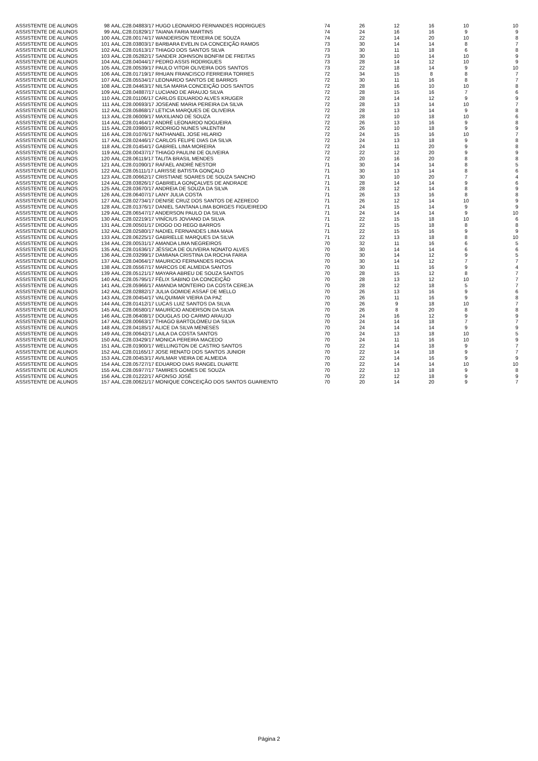| ASSISTENTE DE ALUNOS | 98 | AAL.C28.04883/17 HUGO LEONARDO FERNANDES RODRIGUES | 74 | 26 | 12 | 16 | 10 | 10 |
| ASSISTENTE DE ALUNOS | 99 | AAL.C28.01829/17 TAIANA FARIA MARTINS | 74 | 24 | 16 | 16 | 9 | 9 |
| ASSISTENTE DE ALUNOS | 100 | AAL.C28.00174/17 WANDERSON TEIXEIRA DE SOUZA | 74 | 22 | 14 | 20 | 10 | 8 |
| ASSISTENTE DE ALUNOS | 101 | AAL.C28.03803/17 BARBARA EVELIN DA CONCEIÇÃO RAMOS | 73 | 30 | 14 | 14 | 8 | 7 |
| ASSISTENTE DE ALUNOS | 102 | AAL.C28.01613/17 THIAGO DOS SANTOS SILVA | 73 | 30 | 11 | 18 | 6 | 8 |
| ASSISTENTE DE ALUNOS | 103 | AAL.C28.05282/17 SANDER JOHNSON BONFIM DE FREITAS | 73 | 30 | 10 | 14 | 10 | 9 |
| ASSISTENTE DE ALUNOS | 104 | AAL.C28.04044/17 PEDRO ASSIS RODRIGUES | 73 | 28 | 14 | 12 | 10 | 9 |
| ASSISTENTE DE ALUNOS | 105 | AAL.C28.00539/17 PAULO VITOR OLIVEIRA DOS SANTOS | 73 | 22 | 18 | 14 | 9 | 10 |
| ASSISTENTE DE ALUNOS | 106 | AAL.C28.01719/17 RHUAN FRANCISCO FERREIRA TORRES | 72 | 34 | 15 | 8 | 8 | 7 |
| ASSISTENTE DE ALUNOS | 107 | AAL.C28.05534/17 LEONARDO SANTOS DE BARROS | 72 | 30 | 11 | 16 | 8 | 7 |
| ASSISTENTE DE ALUNOS | 108 | AAL.C28.04463/17 NILSA MARIA CONCEIÇÃO DOS SANTOS | 72 | 28 | 16 | 10 | 10 | 8 |
| ASSISTENTE DE ALUNOS | 109 | AAL.C28.04887/17 LUCIANO DE ARAUJO SILVA | 72 | 28 | 15 | 16 | 7 | 6 |
| ASSISTENTE DE ALUNOS | 110 | AAL.C28.01106/17 CARLOS EDUARDO ALVES KRUGER | 72 | 28 | 14 | 12 | 9 | 9 |
| ASSISTENTE DE ALUNOS | 111 | AAL.C28.00693/17 JOSEANE MARIA PEREIRA DA SILVA | 72 | 28 | 13 | 14 | 10 | 7 |
| ASSISTENTE DE ALUNOS | 112 | AAL.C28.05868/17 LETICIA MARQUES DE OLIVEIRA | 72 | 28 | 13 | 14 | 9 | 8 |
| ASSISTENTE DE ALUNOS | 113 | AAL.C28.06009/17 MAXILIANO DE SOUZA | 72 | 28 | 10 | 18 | 10 | 6 |
| ASSISTENTE DE ALUNOS | 114 | AAL.C28.01464/17 ANDRÉ LEONARDO NOGUEIRA | 72 | 26 | 13 | 16 | 9 | 8 |
| ASSISTENTE DE ALUNOS | 115 | AAL.C28.03980/17 RODRIGO NUNES VALENTIM | 72 | 26 | 10 | 18 | 9 | 9 |
| ASSISTENTE DE ALUNOS | 116 | AAL.C28.01076/17 NATHANAEL JOSE HILARIO | 72 | 24 | 15 | 16 | 10 | 7 |
| ASSISTENTE DE ALUNOS | 117 | AAL.C28.02446/17 CARLOS FELIPE DIAS DA SILVA | 72 | 24 | 13 | 18 | 9 | 8 |
| ASSISTENTE DE ALUNOS | 118 | AAL.C28.01454/17 GABRIEL LIMA MOREIRA | 72 | 24 | 11 | 20 | 9 | 8 |
| ASSISTENTE DE ALUNOS | 119 | AAL.C28.00437/17 THIAGO PAULINI DE OLIVEIRA | 72 | 22 | 12 | 20 | 9 | 9 |
| ASSISTENTE DE ALUNOS | 120 | AAL.C28.06119/17 TALITA BRASIL MENDES | 72 | 20 | 16 | 20 | 8 | 8 |
| ASSISTENTE DE ALUNOS | 121 | AAL.C28.01090/17 RAFAEL ANDRÉ NESTOR | 71 | 30 | 14 | 14 | 8 | 5 |
| ASSISTENTE DE ALUNOS | 122 | AAL.C28.05111/17 LARISSE BATISTA GONÇALO | 71 | 30 | 13 | 14 | 8 | 6 |
| ASSISTENTE DE ALUNOS | 123 | AAL.C28.00662/17 CRISTIANE SOARES DE SOUZA SANCHO | 71 | 30 | 10 | 20 | 7 | 4 |
| ASSISTENTE DE ALUNOS | 124 | AAL.C28.03826/17 GABRIELA GONÇALVES DE ANDRADE | 71 | 28 | 14 | 14 | 9 | 6 |
| ASSISTENTE DE ALUNOS | 125 | AAL.C28.03670/17 ANDREIA DE SOUZA DA SILVA | 71 | 28 | 12 | 14 | 8 | 9 |
| ASSISTENTE DE ALUNOS | 126 | AAL.C28.06407/17 LANY JULIA COSTA | 71 | 26 | 13 | 16 | 8 | 8 |
| ASSISTENTE DE ALUNOS | 127 | AAL.C28.02734/17 DENISE CRUZ DOS SANTOS DE AZEREDO | 71 | 26 | 12 | 14 | 10 | 9 |
| ASSISTENTE DE ALUNOS | 128 | AAL.C28.01376/17 DANIEL SANTANA LIMA BORGES FIGUEIREDO | 71 | 24 | 15 | 14 | 9 | 9 |
| ASSISTENTE DE ALUNOS | 129 | AAL.C28.06547/17 ANDERSON PAULO DA SILVA | 71 | 24 | 14 | 14 | 9 | 10 |
| ASSISTENTE DE ALUNOS | 130 | AAL.C28.02219/17 VINÍCIUS JOVIANO DA SILVA | 71 | 22 | 15 | 18 | 10 | 6 |
| ASSISTENTE DE ALUNOS | 131 | AAL.C28.00501/17 DIOGO DO REGO BARROS | 71 | 22 | 15 | 18 | 8 | 8 |
| ASSISTENTE DE ALUNOS | 132 | AAL.C28.02580/17 NADIEL FERNANDES LIMA MAIA | 71 | 22 | 15 | 16 | 9 | 9 |
| ASSISTENTE DE ALUNOS | 133 | AAL.C28.06225/17 GABRIELLE MARQUES DA SILVA | 71 | 22 | 13 | 18 | 8 | 10 |
| ASSISTENTE DE ALUNOS | 134 | AAL.C28.00531/17 AMANDA LIMA NEGREIROS | 70 | 32 | 11 | 16 | 6 | 5 |
| ASSISTENTE DE ALUNOS | 135 | AAL.C28.01636/17 JÉSSICA DE OLIVEIRA NONATO ALVES | 70 | 30 | 14 | 14 | 6 | 6 |
| ASSISTENTE DE ALUNOS | 136 | AAL.C28.03299/17 DAMIANA CRISTINA DA ROCHA FARIA | 70 | 30 | 14 | 12 | 9 | 5 |
| ASSISTENTE DE ALUNOS | 137 | AAL.C28.04064/17 MAURICIO FERNANDES ROCHA | 70 | 30 | 14 | 12 | 7 | 7 |
| ASSISTENTE DE ALUNOS | 138 | AAL.C28.05567/17 MARCOS DE ALMEIDA SANTOS | 70 | 30 | 11 | 16 | 9 | 4 |
| ASSISTENTE DE ALUNOS | 139 | AAL.C28.05121/17 MAYARA ABREU DE SOUZA SANTOS | 70 | 28 | 15 | 12 | 8 | 7 |
| ASSISTENTE DE ALUNOS | 140 | AAL.C28.05795/17 FÉLIX SABINO DA CONCEIÇÃO | 70 | 28 | 13 | 12 | 10 | 7 |
| ASSISTENTE DE ALUNOS | 141 | AAL.C28.05966/17 AMANDA MONTEIRO DA COSTA CEREJA | 70 | 28 | 12 | 18 | 5 | 7 |
| ASSISTENTE DE ALUNOS | 142 | AAL.C28.02882/17 JULIA GOMIDE ASSAF DE MELLO | 70 | 26 | 13 | 16 | 9 | 6 |
| ASSISTENTE DE ALUNOS | 143 | AAL.C28.00454/17 VALQUIMAR VIEIRA DA PAZ | 70 | 26 | 11 | 16 | 9 | 8 |
| ASSISTENTE DE ALUNOS | 144 | AAL.C28.01412/17 LUCAS LUIZ SANTOS DA SILVA | 70 | 26 | 9 | 18 | 10 | 7 |
| ASSISTENTE DE ALUNOS | 145 | AAL.C28.06580/17 MAURÍCIO ANDERSON DA SILVA | 70 | 26 | 8 | 20 | 8 | 8 |
| ASSISTENTE DE ALUNOS | 146 | AAL.C28.06408/17 DOUGLAS DO CARMO ARAUJO | 70 | 24 | 16 | 12 | 9 | 9 |
| ASSISTENTE DE ALUNOS | 147 | AAL.C28.00663/17 THIAGO BARTOLOMEU DA SILVA | 70 | 24 | 14 | 18 | 7 | 7 |
| ASSISTENTE DE ALUNOS | 148 | AAL.C28.04185/17 ALICE DA SILVA MENESES | 70 | 24 | 14 | 14 | 9 | 9 |
| ASSISTENTE DE ALUNOS | 149 | AAL.C28.00642/17 LAILA DA COSTA SANTOS | 70 | 24 | 13 | 18 | 10 | 5 |
| ASSISTENTE DE ALUNOS | 150 | AAL.C28.03429/17 MONICA PEREIRA MACEDO | 70 | 24 | 11 | 16 | 10 | 9 |
| ASSISTENTE DE ALUNOS | 151 | AAL.C28.01900/17 WELLINGTON DE CASTRO SANTOS | 70 | 22 | 14 | 18 | 9 | 7 |
| ASSISTENTE DE ALUNOS | 152 | AAL.C28.01165/17 JOSE RENATO DOS SANTOS JUNIOR | 70 | 22 | 14 | 18 | 9 | 7 |
| ASSISTENTE DE ALUNOS | 153 | AAL.C28.00453/17 AVILMAR VIEIRA DE ALMEIDA | 70 | 22 | 14 | 16 | 9 | 9 |
| ASSISTENTE DE ALUNOS | 154 | AAL.C28.05727/17 EDUARDO DIAS RANGEL DUARTE | 70 | 22 | 14 | 14 | 10 | 10 |
| ASSISTENTE DE ALUNOS | 155 | AAL.C28.05977/17 TAMIRES GOMES DE SOUZA | 70 | 22 | 13 | 18 | 9 | 8 |
| ASSISTENTE DE ALUNOS | 156 | AAL.C28.01222/17 AFONSO JOSÉ | 70 | 22 | 12 | 18 | 9 | 9 |
| ASSISTENTE DE ALUNOS | 157 | AAL.C28.00621/17 MONIQUE CONCEIÇÃO DOS SANTOS GUARIENTO | 70 | 20 | 14 | 20 | 9 | 7 |
Página 2